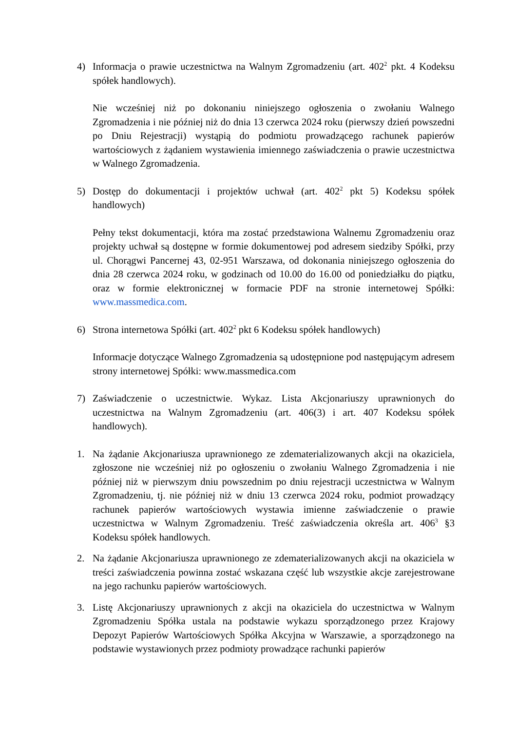4) Informacja o prawie uczestnictwa na Walnym Zgromadzeniu (art. 402<sup>2</sup> pkt. 4 Kodeksu spółek handlowych).
Nie wcześniej niż po dokonaniu niniejszego ogłoszenia o zwołaniu Walnego Zgromadzenia i nie później niż do dnia 13 czerwca 2024 roku (pierwszy dzień powszedni po Dniu Rejestracji) wystąpią do podmiotu prowadzącego rachunek papierów wartościowych z żądaniem wystawienia imiennego zaświadczenia o prawie uczestnictwa w Walnego Zgromadzenia.
5) Dostęp do dokumentacji i projektów uchwał (art. 402<sup>2</sup> pkt 5) Kodeksu spółek handlowych)
Pełny tekst dokumentacji, która ma zostać przedstawiona Walnemu Zgromadzeniu oraz projekty uchwał są dostępne w formie dokumentowej pod adresem siedziby Spółki, przy ul. Chorągwi Pancernej 43, 02-951 Warszawa, od dokonania niniejszego ogłoszenia do dnia 28 czerwca 2024 roku, w godzinach od 10.00 do 16.00 od poniedziałku do piątku, oraz w formie elektronicznej w formacie PDF na stronie internetowej Spółki: www.massmedica.com.
6) Strona internetowa Spółki (art. 402<sup>2</sup> pkt 6 Kodeksu spółek handlowych)
Informacje dotyczące Walnego Zgromadzenia są udostępnione pod następującym adresem strony internetowej Spółki: www.massmedica.com
7) Zaświadczenie o uczestnictwie. Wykaz. Lista Akcjonariuszy uprawnionych do uczestnictwa na Walnym Zgromadzeniu (art. 406(3) i art. 407 Kodeksu spółek handlowych).
1. Na żądanie Akcjonariusza uprawnionego ze zdematerializowanych akcji na okaziciela, zgłoszone nie wcześniej niż po ogłoszeniu o zwołaniu Walnego Zgromadzenia i nie później niż w pierwszym dniu powszednim po dniu rejestracji uczestnictwa w Walnym Zgromadzeniu, tj. nie później niż w dniu 13 czerwca 2024 roku, podmiot prowadzący rachunek papierów wartościowych wystawia imienne zaświadczenie o prawie uczestnictwa w Walnym Zgromadzeniu. Treść zaświadczenia określa art. 406<sup>3</sup> §3 Kodeksu spółek handlowych.
2. Na żądanie Akcjonariusza uprawnionego ze zdematerializowanych akcji na okaziciela w treści zaświadczenia powinna zostać wskazana część lub wszystkie akcje zarejestrowane na jego rachunku papierów wartościowych.
3. Listę Akcjonariuszy uprawnionych z akcji na okaziciela do uczestnictwa w Walnym Zgromadzeniu Spółka ustala na podstawie wykazu sporządzonego przez Krajowy Depozyt Papierów Wartościowych Spółka Akcyjna w Warszawie, a sporządzonego na podstawie wystawionych przez podmioty prowadzące rachunki papierów